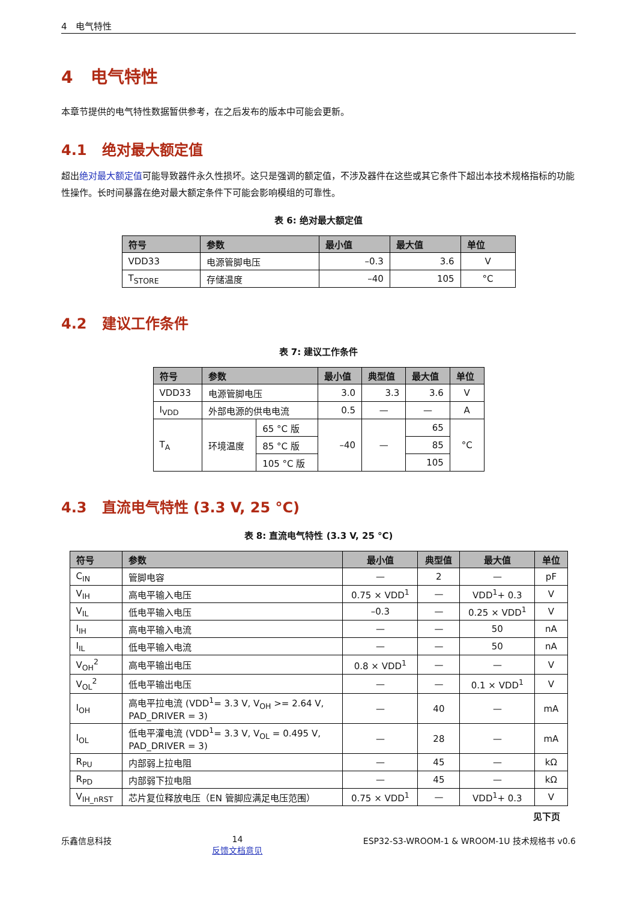4 电气特性
4 电气特性
本章节提供的电气特性数据暂供参考，在之后发布的版本中可能会更新。
4.1 绝对最大额定值
超出绝对最大额定值可能导致器件永久性损坏。这只是强调的额定值，不涉及器件在这些或其它条件下超出本技术规格指标的功能性操作。长时间暴露在绝对最大额定条件下可能会影响模组的可靠性。
表 6: 绝对最大额定值
| 符号 | 参数 | 最小值 | 最大值 | 单位 |
| --- | --- | --- | --- | --- |
| VDD33 | 电源管脚电压 | –0.3 | 3.6 | V |
| T<sub>STORE</sub> | 存储温度 | –40 | 105 | °C |
4.2 建议工作条件
表 7: 建议工作条件
| 符号 | 参数 | | 最小值 | 典型值 | 最大值 | 单位 |
| --- | --- | --- | --- | --- | --- | --- |
| VDD33 | 电源管脚电压 | | 3.0 | 3.3 | 3.6 | V |
| I<sub>VDD</sub> | 外部电源的供电电流 | | 0.5 | — | — | A |
| T<sub>A</sub> | 环境温度 | 65 °C 版 | –40 | — | 65 | °C |
| | | 85 °C 版 | | | 85 | |
| | | 105 °C 版 | | | 105 | |
4.3 直流电气特性 (3.3 V, 25 °C)
表 8: 直流电气特性 (3.3 V, 25 °C)
| 符号 | 参数 | 最小值 | 典型值 | 最大值 | 单位 |
| --- | --- | --- | --- | --- | --- |
| C<sub>IN</sub> | 管脚电容 | — | 2 | — | pF |
| V<sub>IH</sub> | 高电平输入电压 | 0.75 × VDD<sup>1</sup> | — | VDD<sup>1</sup>+ 0.3 | V |
| V<sub>IL</sub> | 低电平输入电压 | –0.3 | — | 0.25 × VDD<sup>1</sup> | V |
| I<sub>IH</sub> | 高电平输入电流 | — | — | 50 | nA |
| I<sub>IL</sub> | 低电平输入电流 | — | — | 50 | nA |
| V<sub>OH</sub><sup>2</sup> | 高电平输出电压 | 0.8 × VDD<sup>1</sup> | — | — | V |
| V<sub>OL</sub><sup>2</sup> | 低电平输出电压 | — | — | 0.1 × VDD<sup>1</sup> | V |
| I<sub>OH</sub> | 高电平拉电流 (VDD<sup>1</sup>= 3.3 V, V<sub>OH</sub> >= 2.64 V, PAD_DRIVER = 3) | — | 40 | — | mA |
| I<sub>OL</sub> | 低电平灌电流 (VDD<sup>1</sup>= 3.3 V, V<sub>OL</sub> = 0.495 V, PAD_DRIVER = 3) | — | 28 | — | mA |
| R<sub>PU</sub> | 内部弱上拉电阻 | — | 45 | — | kΩ |
| R<sub>PD</sub> | 内部弱下拉电阻 | — | 45 | — | kΩ |
| V<sub>IH_nRST</sub> | 芯片复位释放电压（EN 管脚应满足电压范围） | 0.75 × VDD<sup>1</sup> | — | VDD<sup>1</sup>+ 0.3 | V |
见下页
乐鑫信息科技 14
反馈文档意见 ESP32-S3-WROOM-1 & WROOM-1U 技术规格书 v0.6